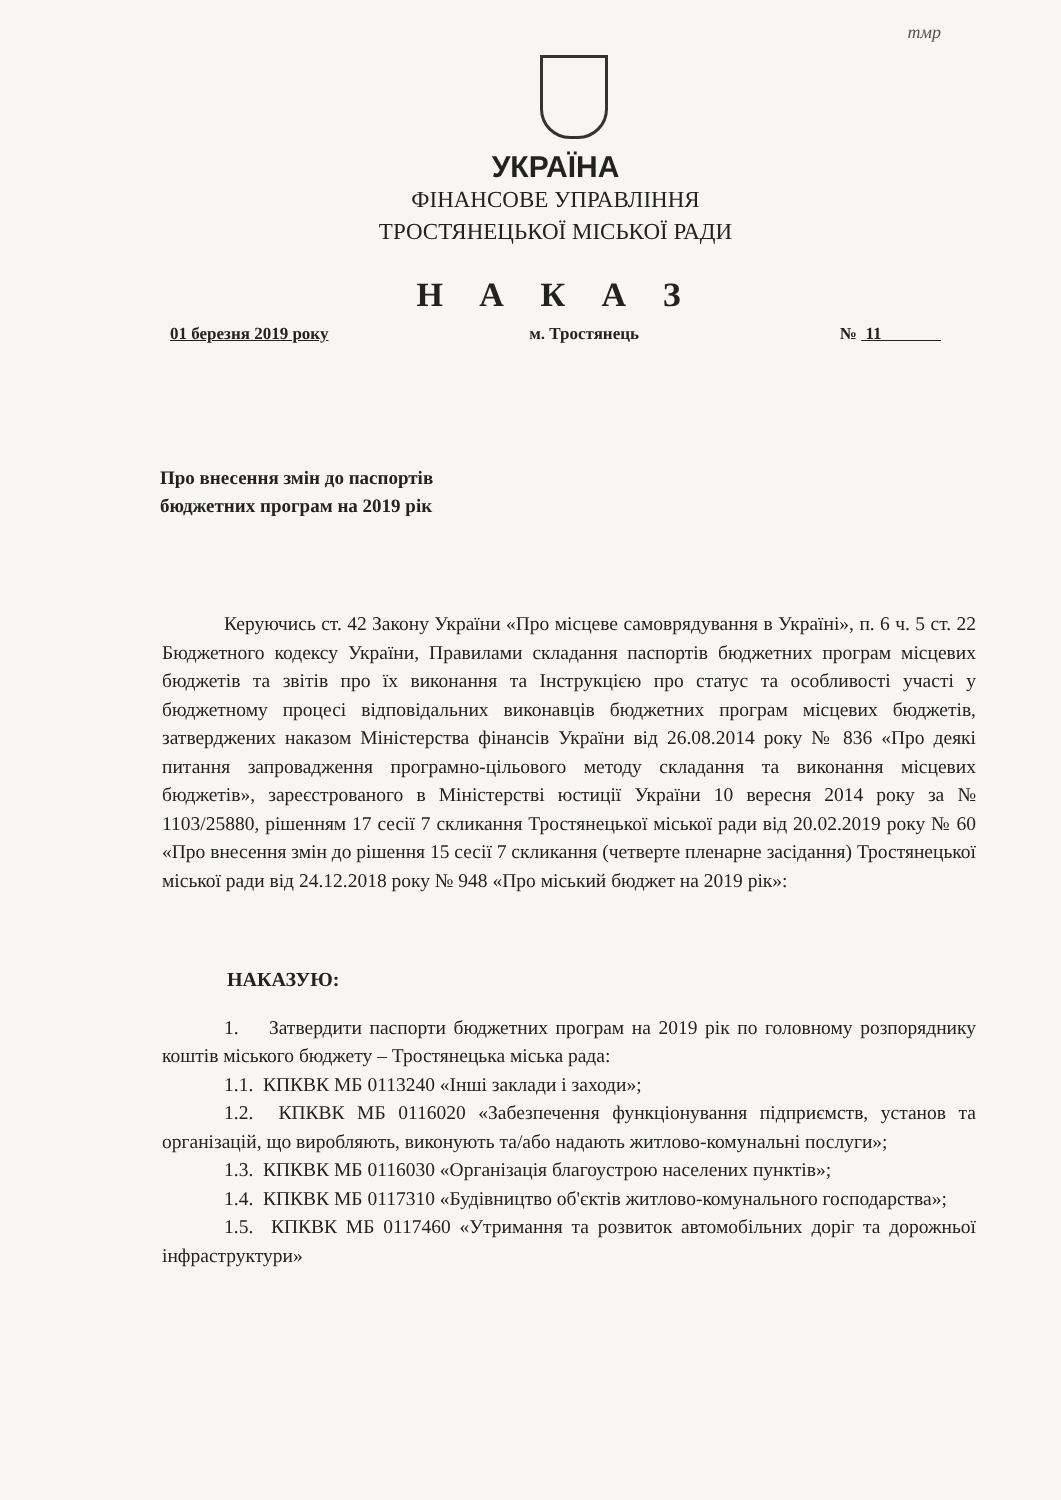тмр
УКРАЇНА
ФІНАНСОВЕ УПРАВЛІННЯ
ТРОСТЯНЕЦЬКОЇ МІСЬКОЇ РАДИ
Н А К А З
01 березня 2019 року м. Тростянець № 11
Про внесення змін до паспортів
бюджетних програм на 2019 рік
Керуючись ст. 42 Закону України «Про місцеве самоврядування в Україні», п. 6 ч. 5 ст. 22 Бюджетного кодексу України, Правилами складання паспортів бюджетних програм місцевих бюджетів та звітів про їх виконання та Інструкцією про статус та особливості участі у бюджетному процесі відповідальних виконавців бюджетних програм місцевих бюджетів, затверджених наказом Міністерства фінансів України від 26.08.2014 року № 836 «Про деякі питання запровадження програмно-цільового методу складання та виконання місцевих бюджетів», зареєстрованого в Міністерстві юстиції України 10 вересня 2014 року за № 1103/25880, рішенням 17 сесії 7 скликання Тростянецької міської ради від 20.02.2019 року № 60 «Про внесення змін до рішення 15 сесії 7 скликання (четверте пленарне засідання) Тростянецької міської ради від 24.12.2018 року № 948 «Про міський бюджет на 2019 рік»:
НАКАЗУЮ:
1. Затвердити паспорти бюджетних програм на 2019 рік по головному розпоряднику коштів міського бюджету – Тростянецька міська рада:
1.1. КПКВК МБ 0113240 «Інші заклади і заходи»;
1.2. КПКВК МБ 0116020 «Забезпечення функціонування підприємств, установ та організацій, що виробляють, виконують та/або надають житлово-комунальні послуги»;
1.3. КПКВК МБ 0116030 «Організація благоустрою населених пунктів»;
1.4. КПКВК МБ 0117310 «Будівництво об'єктів житлово-комунального господарства»;
1.5. КПКВК МБ 0117460 «Утримання та розвиток автомобільних доріг та дорожньої інфраструктури»